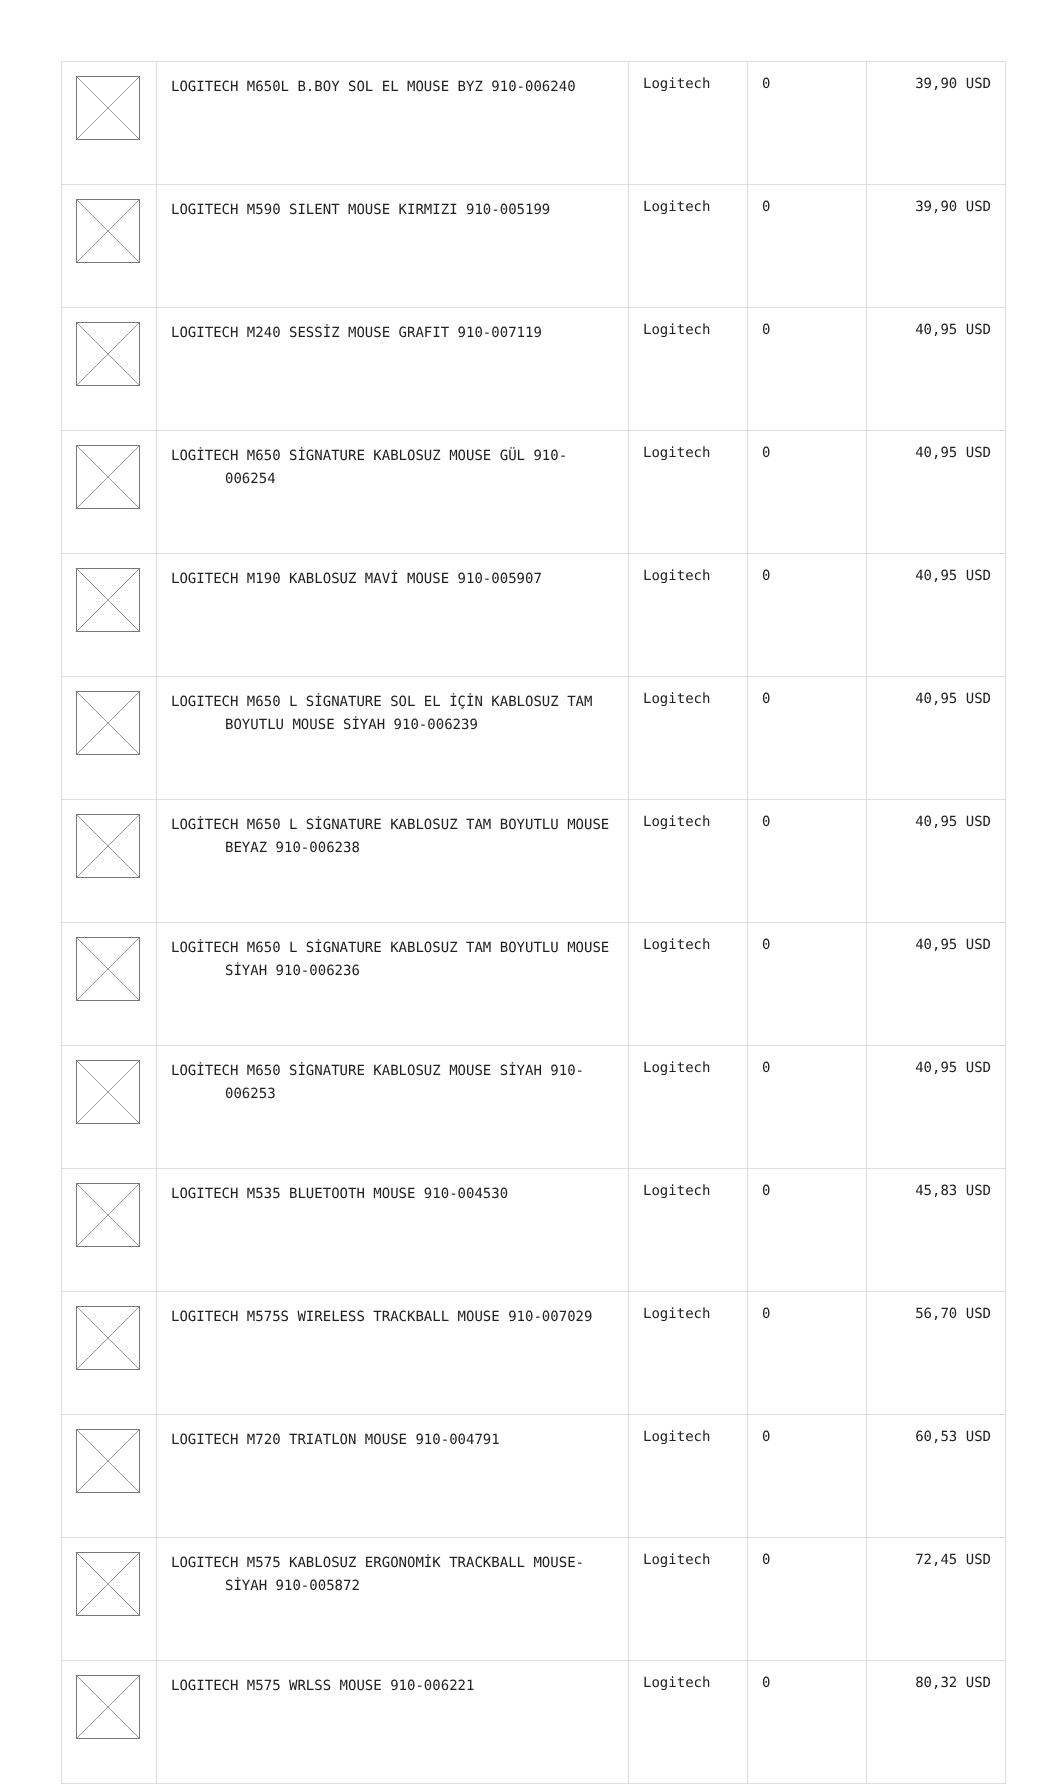| | LOGITECH M650L B.BOY SOL EL MOUSE BYZ 910-006240 | Logitech | 0 | 39,90 USD |
| | LOGITECH M590 SILENT MOUSE KIRMIZI 910-005199 | Logitech | 0 | 39,90 USD |
| | LOGITECH M240 SESSİZ MOUSE GRAFIT 910-007119 | Logitech | 0 | 40,95 USD |
| | LOGİTECH M650 SİGNATURE KABLOSUZ MOUSE GÜL 910-006254 | Logitech | 0 | 40,95 USD |
| | LOGITECH M190 KABLOSUZ MAVİ MOUSE 910-005907 | Logitech | 0 | 40,95 USD |
| | LOGITECH M650 L SİGNATURE SOL EL İÇİN KABLOSUZ TAM BOYUTLU MOUSE SİYAH 910-006239 | Logitech | 0 | 40,95 USD |
| | LOGİTECH M650 L SİGNATURE KABLOSUZ TAM BOYUTLU MOUSE BEYAZ 910-006238 | Logitech | 0 | 40,95 USD |
| | LOGİTECH M650 L SİGNATURE KABLOSUZ TAM BOYUTLU MOUSE SİYAH 910-006236 | Logitech | 0 | 40,95 USD |
| | LOGİTECH M650 SİGNATURE KABLOSUZ MOUSE SİYAH 910-006253 | Logitech | 0 | 40,95 USD |
| | LOGITECH M535 BLUETOOTH MOUSE 910-004530 | Logitech | 0 | 45,83 USD |
| | LOGITECH M575S WIRELESS TRACKBALL MOUSE 910-007029 | Logitech | 0 | 56,70 USD |
| | LOGITECH M720 TRIATLON MOUSE 910-004791 | Logitech | 0 | 60,53 USD |
| | LOGITECH M575 KABLOSUZ ERGONOMİK TRACKBALL MOUSE-SİYAH 910-005872 | Logitech | 0 | 72,45 USD |
| | LOGITECH M575 WRLSS MOUSE 910-006221 | Logitech | 0 | 80,32 USD |